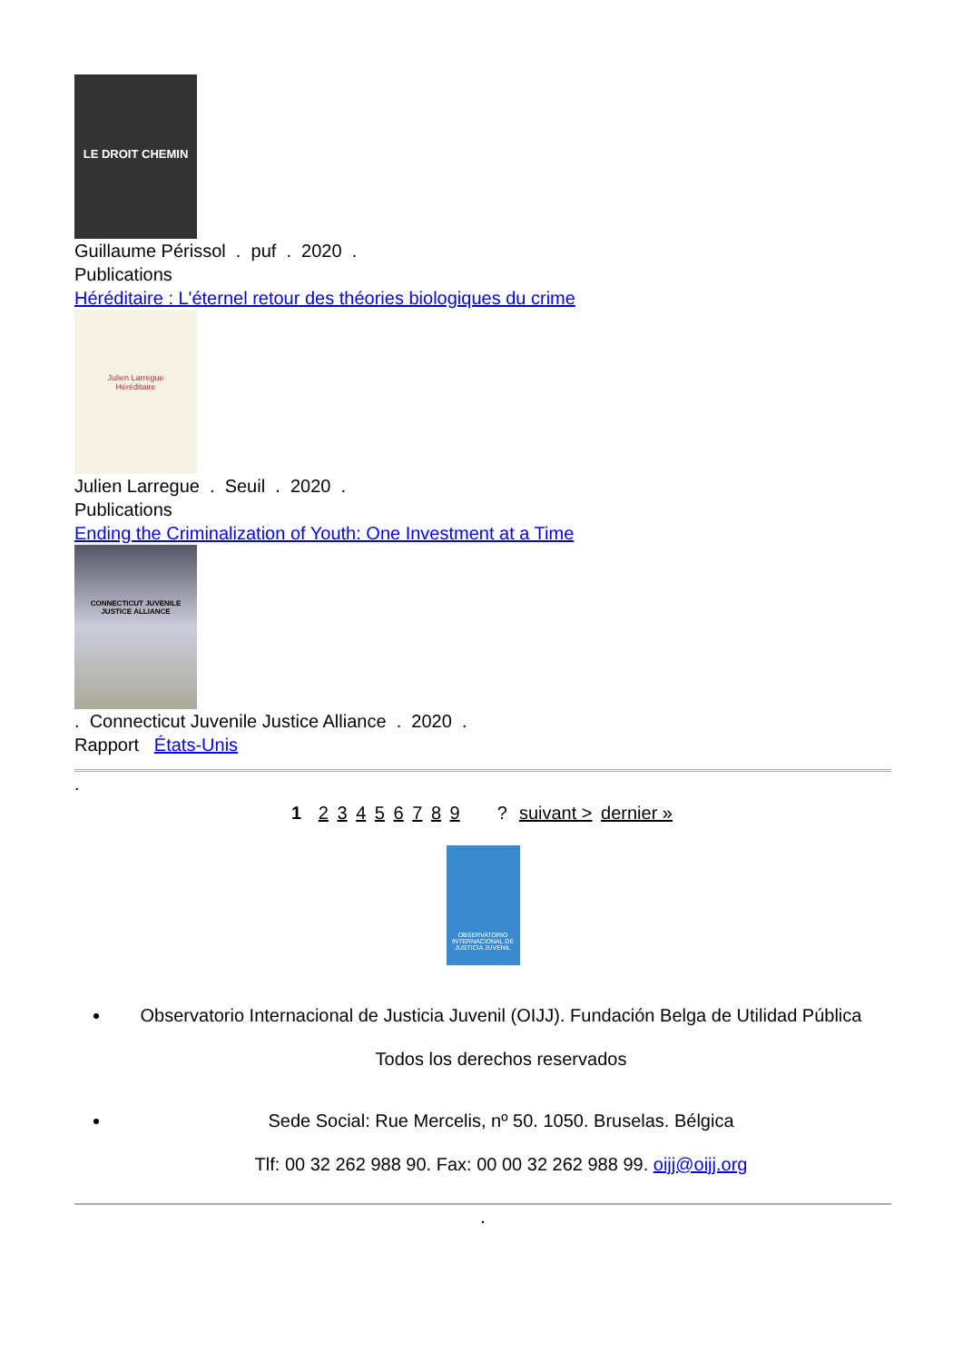LE DROIT CHEMIN
Guillaume Périssol . puf . 2020 .
Publications
Héréditaire : L'éternel retour des théories biologiques du crime
Julien Larregue
Héréditaire
Julien Larregue . Seuil . 2020 .
Publications
Ending the Criminalization of Youth: One Investment at a Time
CONNECTICUT JUVENILE JUSTICE ALLIANCE
. Connecticut Juvenile Justice Alliance . 2020 .
Rapport États-Unis
.
1 2 3 4 5 6 7 8 9 ? suivant > dernier »
OBSERVATORIO INTERNACIONAL DE JUSTICIA JUVENIL
Observatorio Internacional de Justicia Juvenil (OIJJ). Fundación Belga de Utilidad Pública
Todos los derechos reservados
Sede Social: Rue Mercelis, nº 50. 1050. Bruselas. Bélgica
Tlf: 00 32 262 988 90. Fax: 00 00 32 262 988 99. oijj@oijj.org
.